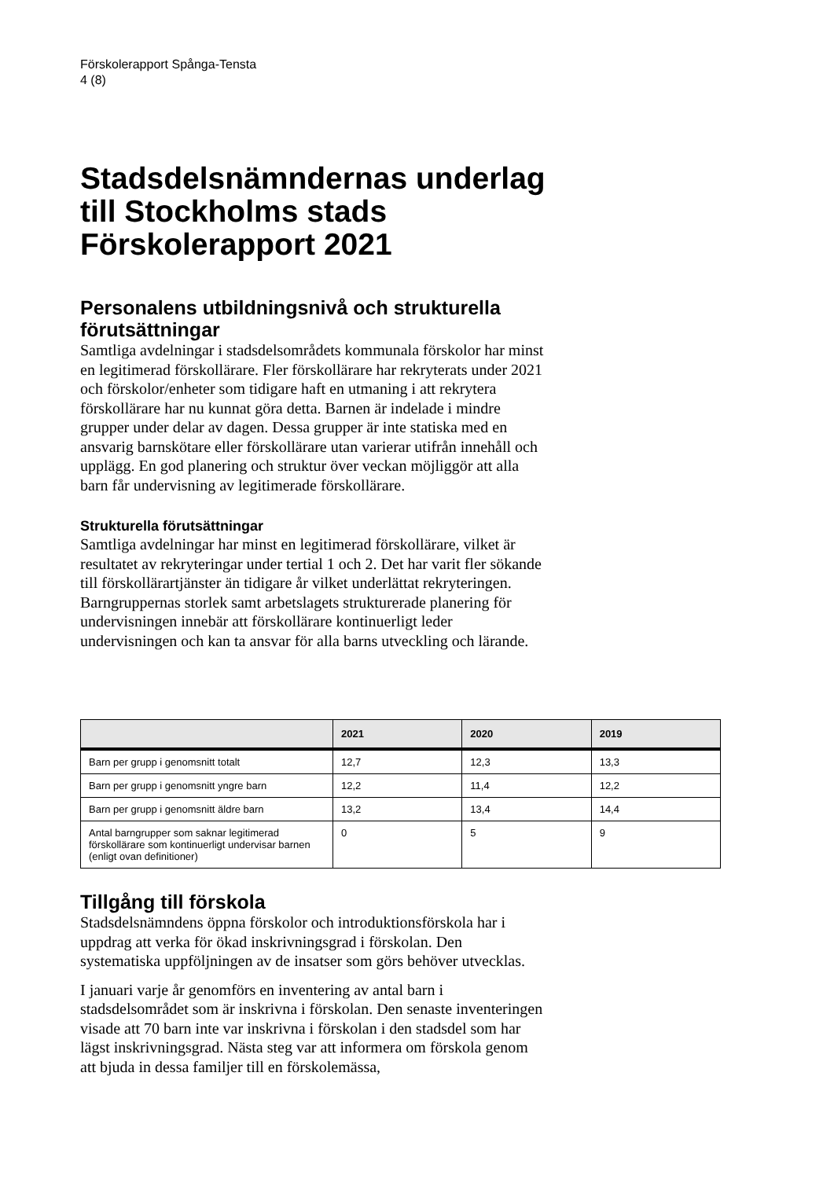Förskolerapport Spånga-Tensta
4 (8)
Stadsdelsnämndernas underlag till Stockholms stads Förskolerapport 2021
Personalens utbildningsnivå och strukturella förutsättningar
Samtliga avdelningar i stadsdelsområdets kommunala förskolor har minst en legitimerad förskollärare. Fler förskollärare har rekryterats under 2021 och förskolor/enheter som tidigare haft en utmaning i att rekrytera förskollärare har nu kunnat göra detta. Barnen är indelade i mindre grupper under delar av dagen. Dessa grupper är inte statiska med en ansvarig barnskötare eller förskollärare utan varierar utifrån innehåll och upplägg. En god planering och struktur över veckan möjliggör att alla barn får undervisning av legitimerade förskollärare.
Strukturella förutsättningar
Samtliga avdelningar har minst en legitimerad förskollärare, vilket är resultatet av rekryteringar under tertial 1 och 2. Det har varit fler sökande till förskollärartjänster än tidigare år vilket underlättat rekryteringen. Barngruppernas storlek samt arbetslagets strukturerade planering för undervisningen innebär att förskollärare kontinuerligt leder undervisningen och kan ta ansvar för alla barns utveckling och lärande.
| | 2021 | 2020 | 2019 |
| --- | --- | --- | --- |
| Barn per grupp i genomsnitt totalt | 12,7 | 12,3 | 13,3 |
| Barn per grupp i genomsnitt yngre barn | 12,2 | 11,4 | 12,2 |
| Barn per grupp i genomsnitt äldre barn | 13,2 | 13,4 | 14,4 |
| Antal barngrupper som saknar legitimerad förskollärare som kontinuerligt undervisar barnen (enligt ovan definitioner) | 0 | 5 | 9 |
Tillgång till förskola
Stadsdelsnämndens öppna förskolor och introduktionsförskola har i uppdrag att verka för ökad inskrivningsgrad i förskolan. Den systematiska uppföljningen av de insatser som görs behöver utvecklas.
I januari varje år genomförs en inventering av antal barn i stadsdelsområdet som är inskrivna i förskolan. Den senaste inventeringen visade att 70 barn inte var inskrivna i förskolan i den stadsdel som har lägst inskrivningsgrad. Nästa steg var att informera om förskola genom att bjuda in dessa familjer till en förskolemässa,